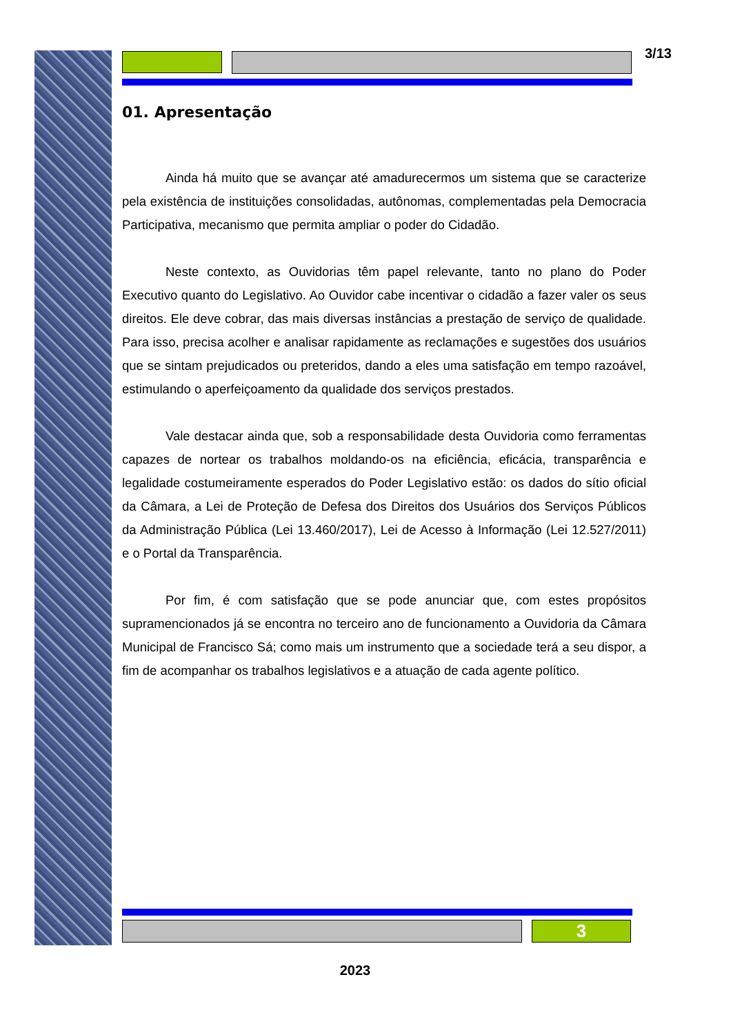3/13
01. Apresentação
Ainda há muito que se avançar até amadurecermos um sistema que se caracterize pela existência de instituições consolidadas, autônomas, complementadas pela Democracia Participativa, mecanismo que permita ampliar o poder do Cidadão.
Neste contexto, as Ouvidorias têm papel relevante, tanto no plano do Poder Executivo quanto do Legislativo. Ao Ouvidor cabe incentivar o cidadão a fazer valer os seus direitos. Ele deve cobrar, das mais diversas instâncias a prestação de serviço de qualidade. Para isso, precisa acolher e analisar rapidamente as reclamações e sugestões dos usuários que se sintam prejudicados ou preteridos, dando a eles uma satisfação em tempo razoável, estimulando o aperfeiçoamento da qualidade dos serviços prestados.
Vale destacar ainda que, sob a responsabilidade desta Ouvidoria como ferramentas capazes de nortear os trabalhos moldando-os na eficiência, eficácia, transparência e legalidade costumeiramente esperados do Poder Legislativo estão: os dados do sítio oficial da Câmara, a Lei de Proteção de Defesa dos Direitos dos Usuários dos Serviços Públicos da Administração Pública (Lei 13.460/2017), Lei de Acesso à Informação (Lei 12.527/2011) e o Portal da Transparência.
Por fim, é com satisfação que se pode anunciar que, com estes propósitos supramencionados já se encontra no terceiro ano de funcionamento a Ouvidoria da Câmara Municipal de Francisco Sá; como mais um instrumento que a sociedade terá a seu dispor, a fim de acompanhar os trabalhos legislativos e a atuação de cada agente político.
3
2023